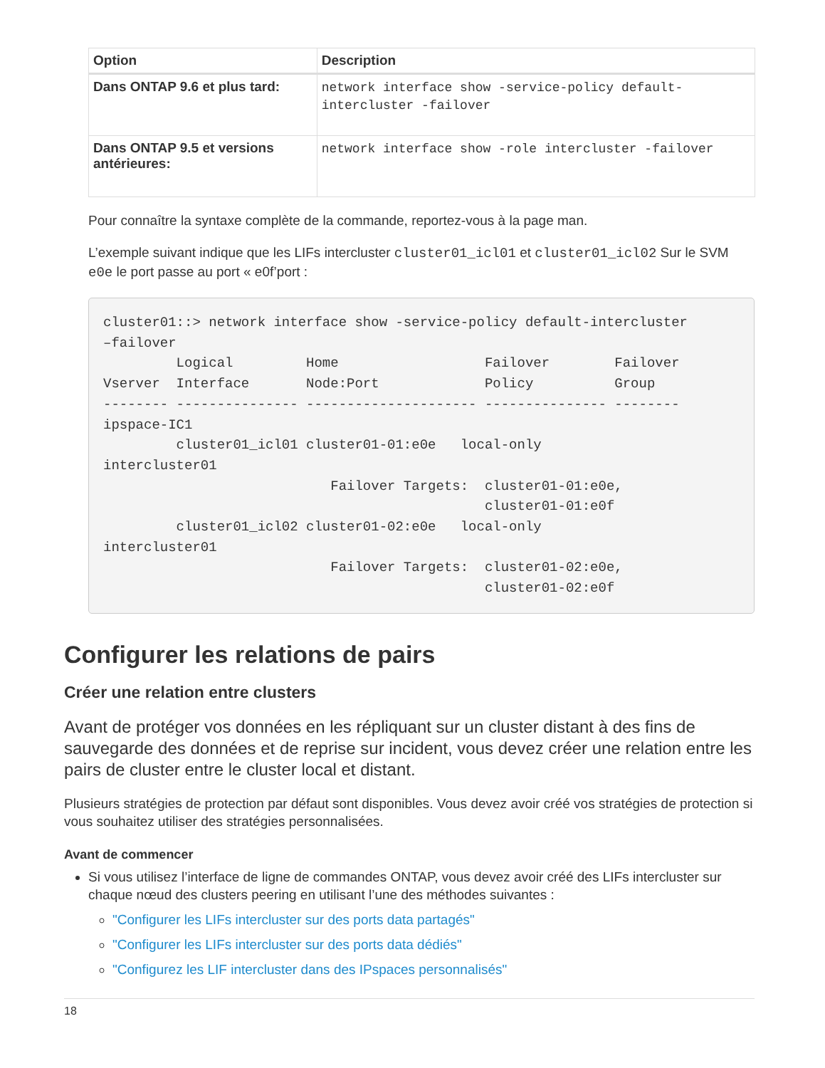| Option | Description |
| --- | --- |
| Dans ONTAP 9.6 et plus tard: | network interface show -service-policy default-intercluster -failover |
| Dans ONTAP 9.5 et versions antérieures: | network interface show -role intercluster -failover |
Pour connaître la syntaxe complète de la commande, reportez-vous à la page man.
L’exemple suivant indique que les LIFs intercluster cluster01_icl01 et cluster01_icl02 Sur le SVM e0e le port passe au port « e0f’port :
cluster01::> network interface show -service-policy default-intercluster
–failover
         Logical         Home                  Failover        Failover
Vserver  Interface       Node:Port             Policy          Group
-------- --------------- --------------------- --------------- --------
ipspace-IC1
         cluster01_icl01 cluster01-01:e0e   local-only
intercluster01
                            Failover Targets:  cluster01-01:e0e,
                                               cluster01-01:e0f
         cluster01_icl02 cluster01-02:e0e   local-only
intercluster01
                            Failover Targets:  cluster01-02:e0e,
                                               cluster01-02:e0f
Configurer les relations de pairs
Créer une relation entre clusters
Avant de protéger vos données en les répliquant sur un cluster distant à des fins de sauvegarde des données et de reprise sur incident, vous devez créer une relation entre les pairs de cluster entre le cluster local et distant.
Plusieurs stratégies de protection par défaut sont disponibles. Vous devez avoir créé vos stratégies de protection si vous souhaitez utiliser des stratégies personnalisées.
Avant de commencer
Si vous utilisez l’interface de ligne de commandes ONTAP, vous devez avoir créé des LIFs intercluster sur chaque nœud des clusters peering en utilisant l’une des méthodes suivantes :
"Configurer les LIFs intercluster sur des ports data partagés"
"Configurer les LIFs intercluster sur des ports data dédiés"
"Configurez les LIF intercluster dans des IPspaces personnalisés"
18